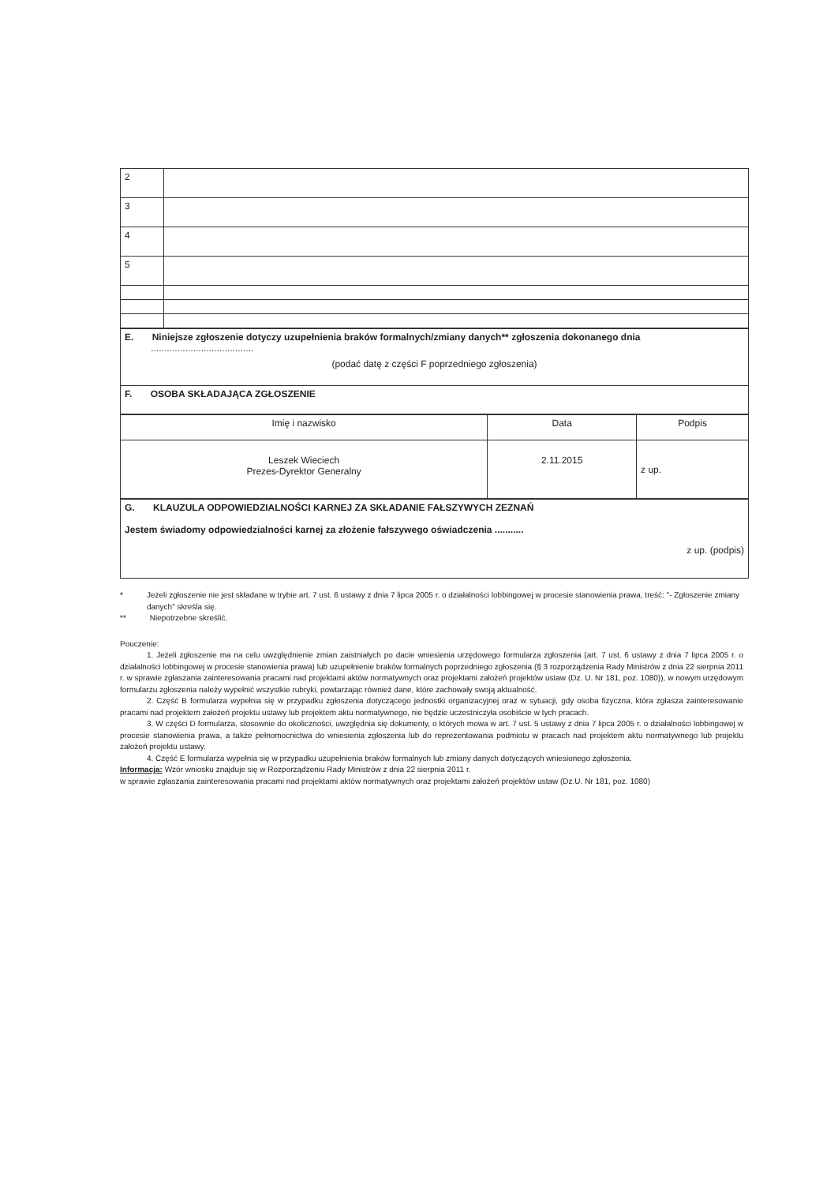| 2 | |
| 3 | |
| 4 | |
| 5 | |
| E. Niniejsze zgłoszenie dotyczy uzupełnienia braków formalnych/zmiany danych** zgłoszenia dokonanego dnia ....................................... (podać datę z części F poprzedniego zgłoszenia) |
| F. OSOBA SKŁADAJĄCA ZGŁOSZENIE |
| Imię i nazwisko | Data | Podpis |
| Leszek Wieciech Prezes-Dyrektor Generalny | 2.11.2015 | z up. |
| G. KLAUZULA ODPOWIEDZIALNOŚCI KARNEJ ZA SKŁADANIE FAŁSZYWYCH ZEZNAŃ Jestem świadomy odpowiedzialności karnej za złożenie fałszywego oświadczenia ........... z up. (podpis) |
* Jeżeli zgłoszenie nie jest składane w trybie art. 7 ust. 6 ustawy z dnia 7 lipca 2005 r. o działalności lobbingowej w procesie stanowienia prawa, treść: "- Zgłoszenie zmiany danych" skreśla się.
** Niepotrzebne skreślić.
Pouczenie:
1. Jeżeli zgłoszenie ma na celu uwzględnienie zmian zaistniałych po dacie wniesienia urzędowego formularza zgłoszenia (art. 7 ust. 6 ustawy z dnia 7 lipca 2005 r. o działalności lobbingowej w procesie stanowienia prawa) lub uzupełnienie braków formalnych poprzedniego zgłoszenia (§ 3 rozporządzenia Rady Ministrów z dnia 22 sierpnia 2011 r. w sprawie zgłaszania zainteresowania pracami nad projektami aktów normatywnych oraz projektami założeń projektów ustaw (Dz. U. Nr 181, poz. 1080)), w nowym urzędowym formularzu zgłoszenia należy wypełnić wszystkie rubryki, powtarzając również dane, które zachowały swoją aktualność.
2. Część B formularza wypełnia się w przypadku zgłoszenia dotyczącego jednostki organizacyjnej oraz w sytuacji, gdy osoba fizyczna, która zgłasza zainteresowanie pracami nad projektem założeń projektu ustawy lub projektem aktu normatywnego, nie będzie uczestniczyła osobiście w tych pracach.
3. W części D formularza, stosownie do okoliczności, uwzględnia się dokumenty, o których mowa w art. 7 ust. 5 ustawy z dnia 7 lipca 2005 r. o działalności lobbingowej w procesie stanowienia prawa, a także pełnomocnictwa do wniesienia zgłoszenia lub do reprezentowania podmiotu w pracach nad projektem aktu normatywnego lub projektu założeń projektu ustawy.
4. Część E formularza wypełnia się w przypadku uzupełnienia braków formalnych lub zmiany danych dotyczących wniesionego zgłoszenia.
Informacja: Wzór wniosku znajduje się w Rozporządzeniu Rady Ministrów z dnia 22 sierpnia 2011 r.
w sprawie zgłaszania zainteresowania pracami nad projektami aktów normatywnych oraz projektami założeń projektów ustaw (Dz.U. Nr 181, poz. 1080)